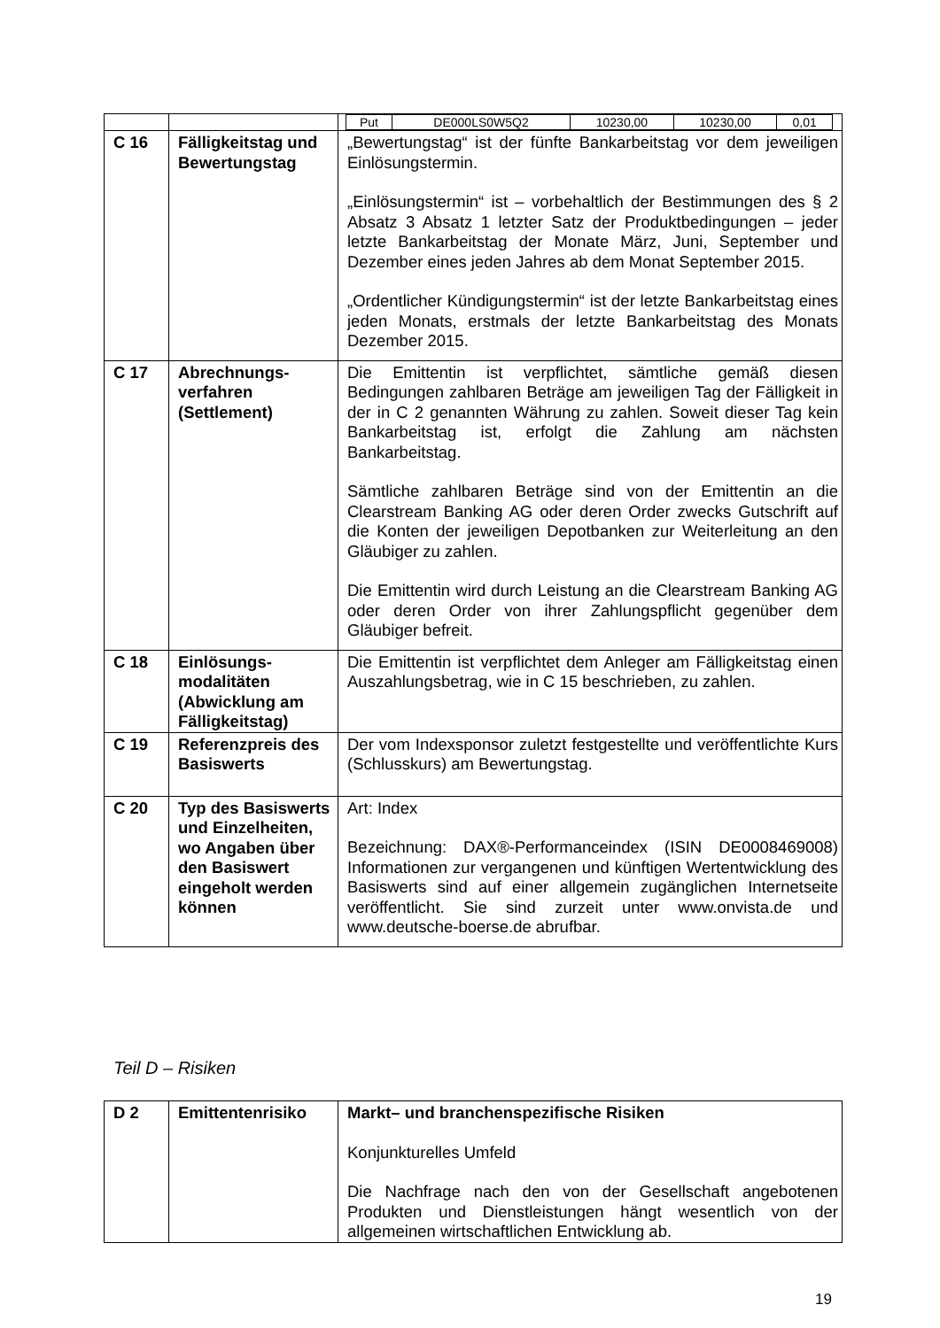| | | / Put / DE000LS0W5Q2 / 10230,00 / 10230,00 / 0,01 / |
| C 16 | Fälligkeitstag und Bewertungstag | „Bewertungstag“ ist der fünfte Bankarbeitstag vor dem jeweiligen Einlösungstermin. „Einlösungstermin“ ist – vorbehaltlich der Bestimmungen des § 2 Absatz 3 Absatz 1 letzter Satz der Produktbedingungen – jeder letzte Bankarbeitstag der Monate März, Juni, September und Dezember eines jeden Jahres ab dem Monat September 2015. „Ordentlicher Kündigungstermin“ ist der letzte Bankarbeitstag eines jeden Monats, erstmals der letzte Bankarbeitstag des Monats Dezember 2015. |
| C 17 | Abrechnungs-verfahren (Settlement) | Die Emittentin ist verpflichtet, sämtliche gemäß diesen Bedingungen zahlbaren Beträge am jeweiligen Tag der Fälligkeit in der in C 2 genannten Währung zu zahlen. Soweit dieser Tag kein Bankarbeitstag ist, erfolgt die Zahlung am nächsten Bankarbeitstag. Sämtliche zahlbaren Beträge sind von der Emittentin an die Clearstream Banking AG oder deren Order zwecks Gutschrift auf die Konten der jeweiligen Depotbanken zur Weiterleitung an den Gläubiger zu zahlen. Die Emittentin wird durch Leistung an die Clearstream Banking AG oder deren Order von ihrer Zahlungspflicht gegenüber dem Gläubiger befreit. |
| C 18 | Einlösungs-modalitäten (Abwicklung am Fälligkeitstag) | Die Emittentin ist verpflichtet dem Anleger am Fälligkeitstag einen Auszahlungsbetrag, wie in C 15 beschrieben, zu zahlen. |
| C 19 | Referenzpreis des Basiswerts | Der vom Indexsponsor zuletzt festgestellte und veröffentlichte Kurs (Schlusskurs) am Bewertungstag. |
| C 20 | Typ des Basiswerts und Einzelheiten, wo Angaben über den Basiswert eingeholt werden können | Art: Index Bezeichnung: DAX®-Performanceindex (ISIN DE0008469008) Informationen zur vergangenen und künftigen Wertentwicklung des Basiswerts sind auf einer allgemein zugänglichen Internetseite veröffentlicht. Sie sind zurzeit unter www.onvista.de und www.deutsche-boerse.de abrufbar. |
Teil D – Risiken
| D 2 | Emittentenrisiko | Markt– und branchenspezifische Risiken Konjunkturelles Umfeld Die Nachfrage nach den von der Gesellschaft angebotenen Produkten und Dienstleistungen hängt wesentlich von der allgemeinen wirtschaftlichen Entwicklung ab. |
19